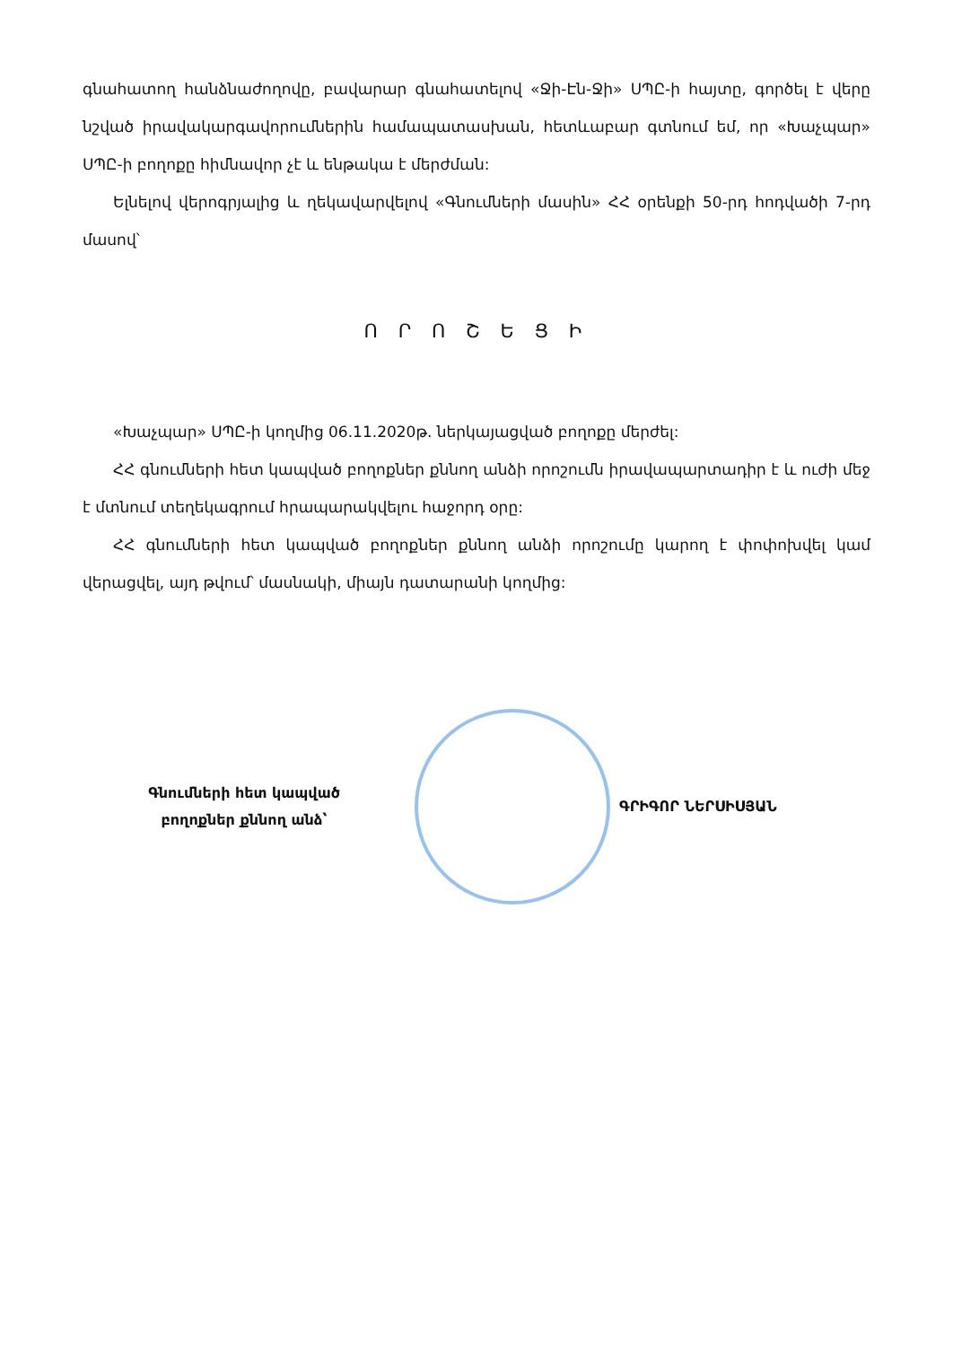գնահատող հանձնաժողովը, բավարար գնահատելով «Ջի-Էն-Ջի» ՍՊԸ-ի հայտը, գործել է վերը նշված իրավակարգավորումներին համապատասխան, հետևաբար գտնում եմ, որ «Խաչպար» ՍՊԸ-ի բողոքը հիմնավոր չէ և ենթակա է մերժման:
Ելնելով վերոգրյալից և ղեկավարվելով «Գնումների մասին» ՀՀ օրենքի 50-րդ հոդվածի 7-րդ մասով՝
Ո Ր Ո Շ Ե Ց Ի
«Խաչպար» ՍՊԸ-ի կողմից 06.11.2020թ. ներկայացված բողոքը մերժել:
ՀՀ գնումների հետ կապված բողոքներ քննող անձի որոշումն իրավապարտադիր է և ուժի մեջ է մտնում տեղեկագրում հրապարակվելու հաջորդ օրը:
ՀՀ գնումների հետ կապված բողոքներ քննող անձի որոշումը կարող է փոփոխվել կամ վերացվել, այդ թվում՝ մասնակի, միայն դատարանի կողմից:
Գնումների հետ կապված
բողոքներ քննող անձ՝
ԳՐԻԳՈՐ ՆԵՐՍԻՍՅԱՆ